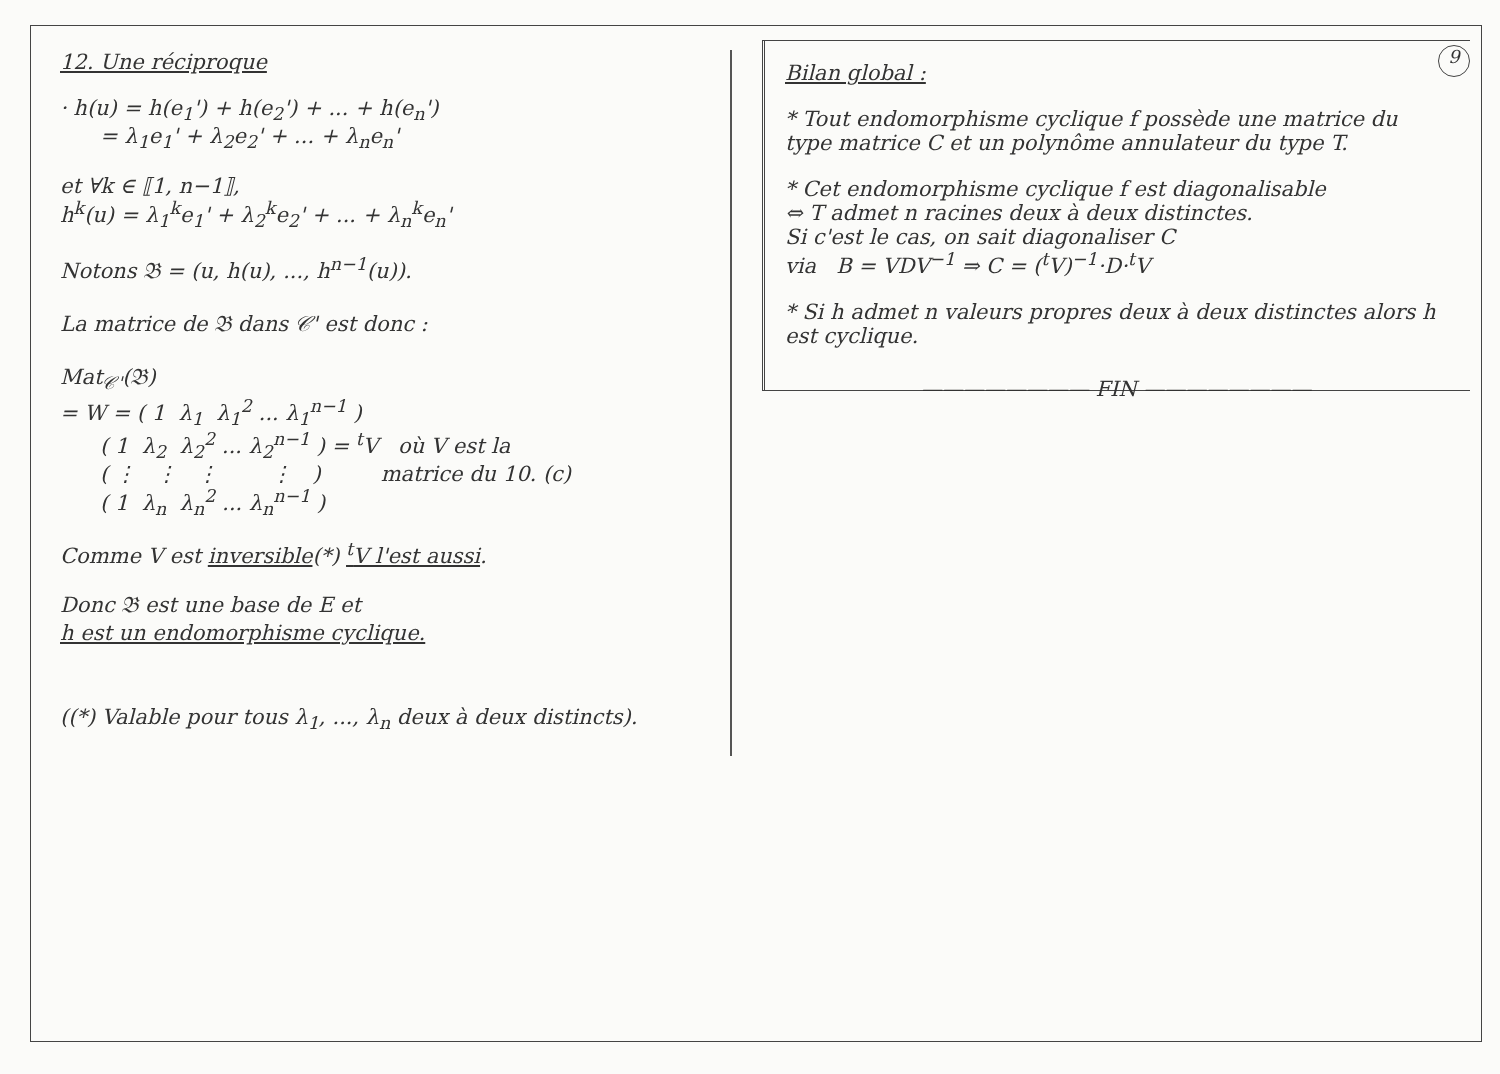9
12. Une réciproque
· h(u) = h(e<sub>1</sub>') + h(e<sub>2</sub>') + ... + h(e<sub>n</sub>')
= λ<sub>1</sub>e<sub>1</sub>' + λ<sub>2</sub>e<sub>2</sub>' + ... + λ<sub>n</sub>e<sub>n</sub>'
et ∀k ∈ ⟦1, n−1⟧,
h<sup>k</sup>(u) = λ<sub>1</sub><sup>k</sup>e<sub>1</sub>' + λ<sub>2</sub><sup>k</sup>e<sub>2</sub>' + ... + λ<sub>n</sub><sup>k</sup>e<sub>n</sub>'
Notons 𝔅 = (u, h(u), ..., h<sup>n−1</sup>(u)).
La matrice de 𝔅 dans 𝒞' est donc :
Mat𝒞'(𝔅)
= W = ( 1  λ1  λ12 ... λ1n−1 )
      ( 1  λ2  λ22 ... λ2n−1 ) = tV   où V est la
      ( ⋮   ⋮   ⋮        ⋮   )         matrice du 10. (c)
      ( 1  λn  λn2 ... λnn−1 )
Comme V est inversible(*) <sup>t</sup>V l'est aussi.
Donc 𝔅 est une base de E et
h est un endomorphisme cyclique.
((*) Valable pour tous λ<sub>1</sub>, ..., λ<sub>n</sub> deux à deux distincts).
Bilan global :
* Tout endomorphisme cyclique f possède une matrice du type matrice C et un polynôme annulateur du type T.
* Cet endomorphisme cyclique f est diagonalisable
⇔ T admet n racines deux à deux distinctes.
Si c'est le cas, on sait diagonaliser C
via B = VDV<sup>−1</sup> ⇒ C = (<sup>t</sup>V)<sup>−1</sup>·D·<sup>t</sup>V
* Si h admet n valeurs propres deux à deux distinctes alors h est cyclique.
———————— FIN ————————